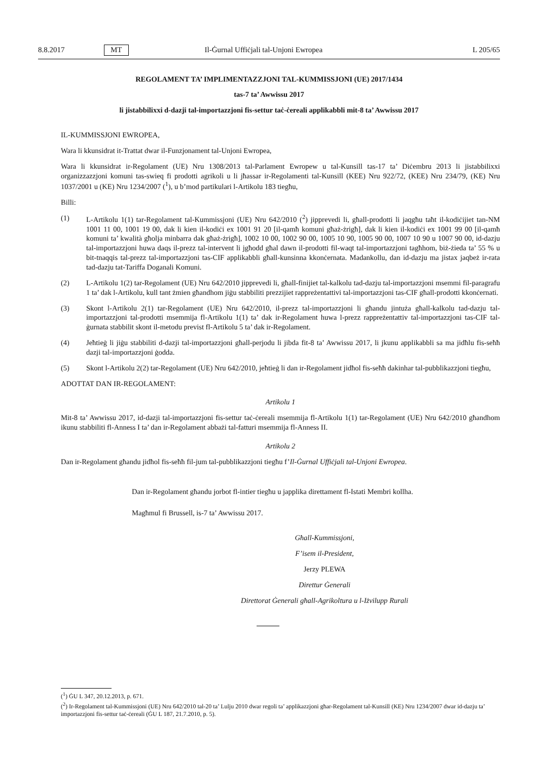8.8.2017 MT Il-Ġurnal Uffiċjali tal-Unjoni Ewropea L 205/65
REGOLAMENT TA’ IMPLIMENTAZZJONI TAL-KUMMISSJONI (UE) 2017/1434
tas-7 ta’ Awwissu 2017
li jistabbilixxi d-dazji tal-importazzjoni fis-settur taċ-ċereali applikabbli mit-8 ta’ Awwissu 2017
IL-KUMMISSJONI EWROPEA,
Wara li kkunsidrat it-Trattat dwar il-Funzjonament tal-Unjoni Ewropea,
Wara li kkunsidrat ir-Regolament (UE) Nru 1308/2013 tal-Parlament Ewropew u tal-Kunsill tas-17 ta’ Diċembru 2013 li jistabbilixxi organizzazzjoni komuni tas-swieq fi prodotti agrikoli u li jħassar ir-Regolamenti tal-Kunsill (KEE) Nru 922/72, (KEE) Nru 234/79, (KE) Nru 1037/2001 u (KE) Nru 1234/2007 (<sup>1</sup>), u b’mod partikulari l-Artikolu 183 tiegħu,
Billi:
(1) L-Artikolu 1(1) tar-Regolament tal-Kummissjoni (UE) Nru 642/2010 (<sup>2</sup>) jipprevedi li, għall-prodotti li jaqgħu taħt il-kodiċijiet tan-NM 1001 11 00, 1001 19 00, dak li kien il-kodiċi ex 1001 91 20 [il-qamħ komuni għaż-żrigħ], dak li kien il-kodiċi ex 1001 99 00 [il-qamħ komuni ta’ kwalità għolja minbarra dak għaż-żrigħ], 1002 10 00, 1002 90 00, 1005 10 90, 1005 90 00, 1007 10 90 u 1007 90 00, id-dazju tal-importazzjoni huwa daqs il-prezz tal-intervent li jgħodd għal dawn il-prodotti fil-waqt tal-importazzjoni tagħhom, biż-żieda ta’ 55 % u bit-tnaqqis tal-prezz tal-importazzjoni tas-CIF applikabbli għall-kunsinna kkonċernata. Madankollu, dan id-dazju ma jistax jaqbeż ir-rata tad-dazju tat-Tariffa Doganali Komuni.
(2) L-Artikolu 1(2) tar-Regolament (UE) Nru 642/2010 jipprevedi li, għall-finijiet tal-kalkolu tad-dazju tal-importazzjoni msemmi fil-paragrafu 1 ta’ dak l-Artikolu, kull tant żmien għandhom jiġu stabbiliti prezzijiet rappreżentattivi tal-importazzjoni tas-CIF għall-prodotti kkonċernati.
(3) Skont l-Artikolu 2(1) tar-Regolament (UE) Nru 642/2010, il-prezz tal-importazzjoni li għandu jintuża għall-kalkolu tad-dazju tal-importazzjoni tal-prodotti msemmija fl-Artikolu 1(1) ta’ dak ir-Regolament huwa l-prezz rappreżentattiv tal-importazzjoni tas-CIF tal-ġurnata stabbilit skont il-metodu previst fl-Artikolu 5 ta’ dak ir-Regolament.
(4) Jeħtieġ li jiġu stabbiliti d-dazji tal-importazzjoni għall-perjodu li jibda fit-8 ta’ Awwissu 2017, li jkunu applikabbli sa ma jidħlu fis-seħħ dazji tal-importazzjoni ġodda.
(5) Skont l-Artikolu 2(2) tar-Regolament (UE) Nru 642/2010, jeħtieġ li dan ir-Regolament jidħol fis-seħħ dakinhar tal-pubblikazzjoni tiegħu,
ADOTTAT DAN IR-REGOLAMENT:
Artikolu 1
Mit-8 ta’ Awwissu 2017, id-dazji tal-importazzjoni fis-settur taċ-ċereali msemmija fl-Artikolu 1(1) tar-Regolament (UE) Nru 642/2010 għandhom ikunu stabbiliti fl-Anness I ta’ dan ir-Regolament abbażi tal-fatturi msemmija fl-Anness II.
Artikolu 2
Dan ir-Regolament għandu jidħol fis-seħħ fil-jum tal-pubblikazzjoni tiegħu f’Il-Ġurnal Uffiċjali tal-Unjoni Ewropea.
Dan ir-Regolament għandu jorbot fl-intier tiegħu u japplika direttament fl-Istati Membri kollha.
Magħmul fi Brussell, is-7 ta’ Awwissu 2017.
Għall-Kummissjoni,
F’isem il-President,
Jerzy PLEWA
Direttur Ġenerali
Direttorat Ġenerali għall-Agrikoltura u l-Iżvilupp Rurali
(<sup>1</sup>) ĠU L 347, 20.12.2013, p. 671.
(<sup>2</sup>) Ir-Regolament tal-Kummissjoni (UE) Nru 642/2010 tal-20 ta’ Lulju 2010 dwar regoli ta’ applikazzjoni għar-Regolament tal-Kunsill (KE) Nru 1234/2007 dwar id-dazju ta’ importazzjoni fis-settur taċ-ċereali (ĠU L 187, 21.7.2010, p. 5).